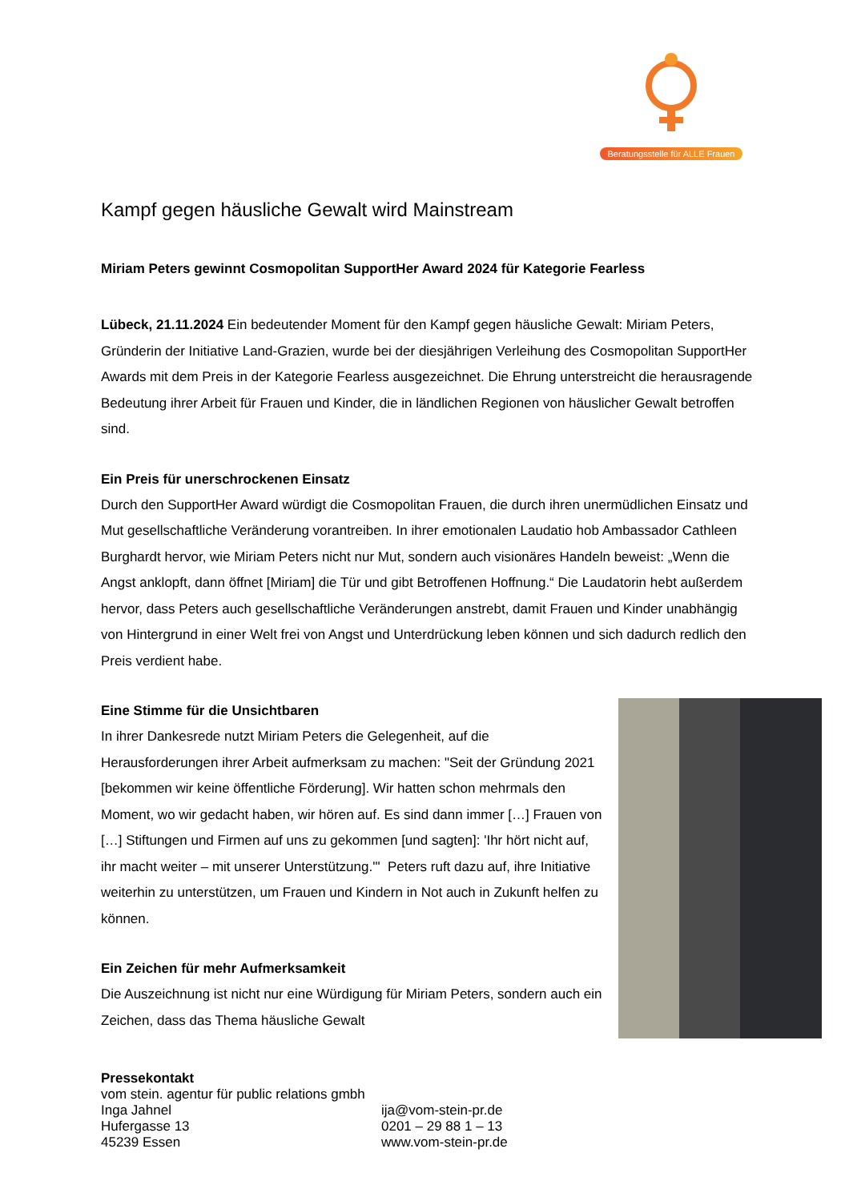Beratungsstelle für ALLE Frauen
Kampf gegen häusliche Gewalt wird Mainstream
Miriam Peters gewinnt Cosmopolitan SupportHer Award 2024 für Kategorie Fearless
Lübeck, 21.11.2024 Ein bedeutender Moment für den Kampf gegen häusliche Gewalt: Miriam Peters, Gründerin der Initiative Land-Grazien, wurde bei der diesjährigen Verleihung des Cosmopolitan SupportHer Awards mit dem Preis in der Kategorie Fearless ausgezeichnet. Die Ehrung unterstreicht die herausragende Bedeutung ihrer Arbeit für Frauen und Kinder, die in ländlichen Regionen von häuslicher Gewalt betroffen sind.
Ein Preis für unerschrockenen Einsatz
Durch den SupportHer Award würdigt die Cosmopolitan Frauen, die durch ihren unermüdlichen Einsatz und Mut gesellschaftliche Veränderung vorantreiben. In ihrer emotionalen Laudatio hob Ambassador Cathleen Burghardt hervor, wie Miriam Peters nicht nur Mut, sondern auch visionäres Handeln beweist: „Wenn die Angst anklopft, dann öffnet [Miriam] die Tür und gibt Betroffenen Hoffnung.“ Die Laudatorin hebt außerdem hervor, dass Peters auch gesellschaftliche Veränderungen anstrebt, damit Frauen und Kinder unabhängig von Hintergrund in einer Welt frei von Angst und Unterdrückung leben können und sich dadurch redlich den Preis verdient habe.
Eine Stimme für die Unsichtbaren
In ihrer Dankesrede nutzt Miriam Peters die Gelegenheit, auf die Herausforderungen ihrer Arbeit aufmerksam zu machen: "Seit der Gründung 2021 [bekommen wir keine öffentliche Förderung]. Wir hatten schon mehrmals den Moment, wo wir gedacht haben, wir hören auf. Es sind dann immer […] Frauen von […] Stiftungen und Firmen auf uns zu gekommen [und sagten]: 'Ihr hört nicht auf, ihr macht weiter – mit unserer Unterstützung.'" Peters ruft dazu auf, ihre Initiative weiterhin zu unterstützen, um Frauen und Kindern in Not auch in Zukunft helfen zu können.
Ein Zeichen für mehr Aufmerksamkeit
Die Auszeichnung ist nicht nur eine Würdigung für Miriam Peters, sondern auch ein Zeichen, dass das Thema häusliche Gewalt
Pressekontakt
vom stein. agentur für public relations gmbh
Inga Jahnel
Hufergasse 13
45239 Essen
ija@vom-stein-pr.de
0201 – 29 88 1 – 13
www.vom-stein-pr.de